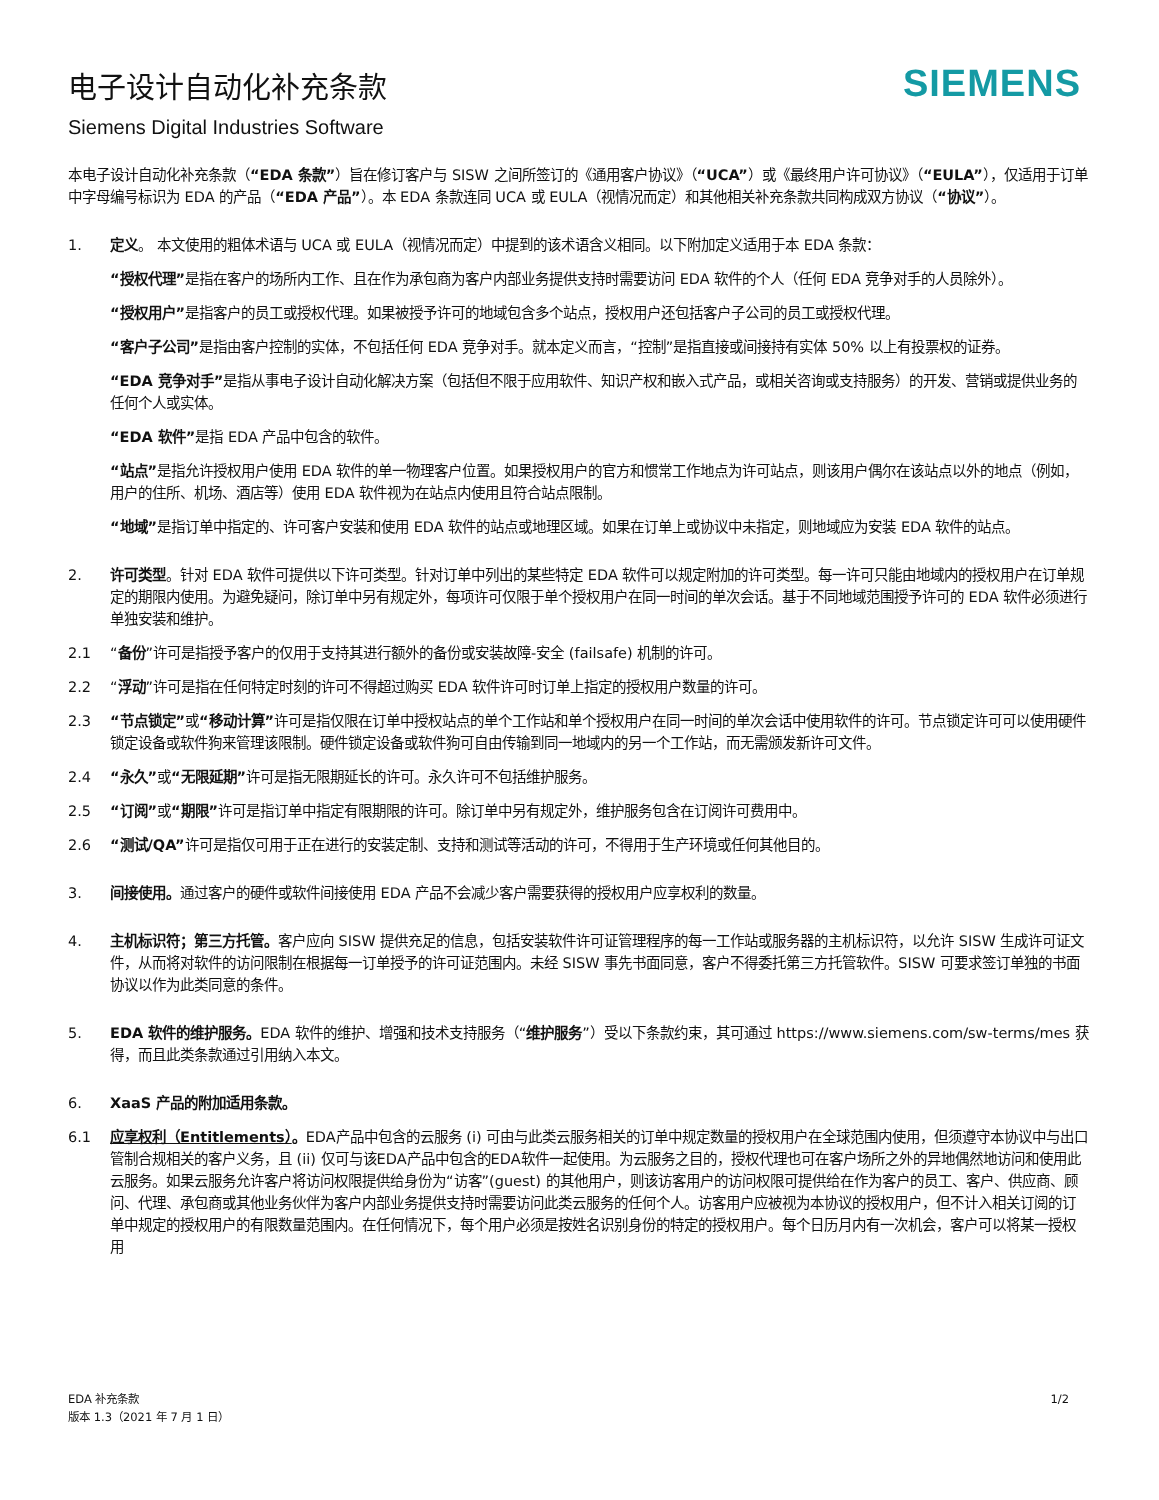电子设计自动化补充条款
Siemens Digital Industries Software
SIEMENS
本电子设计自动化补充条款（“EDA 条款”）旨在修订客户与 SISW 之间所签订的《通用客户协议》（“UCA”）或《最终用户许可协议》（“EULA”），仅适用于订单中字母编号标识为 EDA 的产品（“EDA 产品”）。本 EDA 条款连同 UCA 或 EULA（视情况而定）和其他相关补充条款共同构成双方协议（“协议”）。
1. 定义。 本文使用的粗体术语与 UCA 或 EULA（视情况而定）中提到的该术语含义相同。以下附加定义适用于本 EDA 条款：
“授权代理”是指在客户的场所内工作、且在作为承包商为客户内部业务提供支持时需要访问 EDA 软件的个人（任何 EDA 竞争对手的人员除外）。
“授权用户”是指客户的员工或授权代理。如果被授予许可的地域包含多个站点，授权用户还包括客户子公司的员工或授权代理。
“客户子公司”是指由客户控制的实体，不包括任何 EDA 竞争对手。就本定义而言，“控制”是指直接或间接持有实体 50% 以上有投票权的证券。
“EDA 竞争对手”是指从事电子设计自动化解决方案（包括但不限于应用软件、知识产权和嵌入式产品，或相关咨询或支持服务）的开发、营销或提供业务的任何个人或实体。
“EDA 软件”是指 EDA 产品中包含的软件。
“站点”是指允许授权用户使用 EDA 软件的单一物理客户位置。如果授权用户的官方和惯常工作地点为许可站点，则该用户偶尔在该站点以外的地点（例如，用户的住所、机场、酒店等）使用 EDA 软件视为在站点内使用且符合站点限制。
“地域”是指订单中指定的、许可客户安装和使用 EDA 软件的站点或地理区域。如果在订单上或协议中未指定，则地域应为安装 EDA 软件的站点。
2. 许可类型。针对 EDA 软件可提供以下许可类型。针对订单中列出的某些特定 EDA 软件可以规定附加的许可类型。每一许可只能由地域内的授权用户在订单规定的期限内使用。为避免疑问，除订单中另有规定外，每项许可仅限于单个授权用户在同一时间的单次会话。基于不同地域范围授予许可的 EDA 软件必须进行单独安装和维护。
2.1 “备份”许可是指授予客户的仅用于支持其进行额外的备份或安装故障-安全 (failsafe) 机制的许可。
2.2 “浮动”许可是指在任何特定时刻的许可不得超过购买 EDA 软件许可时订单上指定的授权用户数量的许可。
2.3 “节点锁定”或“移动计算”许可是指仅限在订单中授权站点的单个工作站和单个授权用户在同一时间的单次会话中使用软件的许可。节点锁定许可可以使用硬件锁定设备或软件狗来管理该限制。硬件锁定设备或软件狗可自由传输到同一地域内的另一个工作站，而无需颁发新许可文件。
2.4 “永久”或“无限延期”许可是指无限期延长的许可。永久许可不包括维护服务。
2.5 “订阅”或“期限”许可是指订单中指定有限期限的许可。除订单中另有规定外，维护服务包含在订阅许可费用中。
2.6 “测试/QA”许可是指仅可用于正在进行的安装定制、支持和测试等活动的许可，不得用于生产环境或任何其他目的。
3. 间接使用。通过客户的硬件或软件间接使用 EDA 产品不会减少客户需要获得的授权用户应享权利的数量。
4. 主机标识符；第三方托管。客户应向 SISW 提供充足的信息，包括安装软件许可证管理程序的每一工作站或服务器的主机标识符，以允许 SISW 生成许可证文件，从而将对软件的访问限制在根据每一订单授予的许可证范围内。未经 SISW 事先书面同意，客户不得委托第三方托管软件。SISW 可要求签订单独的书面协议以作为此类同意的条件。
5. EDA 软件的维护服务。EDA 软件的维护、增强和技术支持服务（“维护服务”）受以下条款约束，其可通过 https://www.siemens.com/sw-terms/mes 获得，而且此类条款通过引用纳入本文。
6. XaaS 产品的附加适用条款。
6.1 应享权利（Entitlements）。EDA产品中包含的云服务 (i) 可由与此类云服务相关的订单中规定数量的授权用户在全球范围内使用，但须遵守本协议中与出口管制合规相关的客户义务，且 (ii) 仅可与该EDA产品中包含的EDA软件一起使用。为云服务之目的，授权代理也可在客户场所之外的异地偶然地访问和使用此云服务。如果云服务允许客户将访问权限提供给身份为“访客”(guest) 的其他用户，则该访客用户的访问权限可提供给在作为客户的员工、客户、供应商、顾问、代理、承包商或其他业务伙伴为客户内部业务提供支持时需要访问此类云服务的任何个人。访客用户应被视为本协议的授权用户，但不计入相关订阅的订单中规定的授权用户的有限数量范围内。在任何情况下，每个用户必须是按姓名识别身份的特定的授权用户。每个日历月内有一次机会，客户可以将某一授权用
EDA 补充条款
版本 1.3（2021 年 7 月 1 日）
1/2